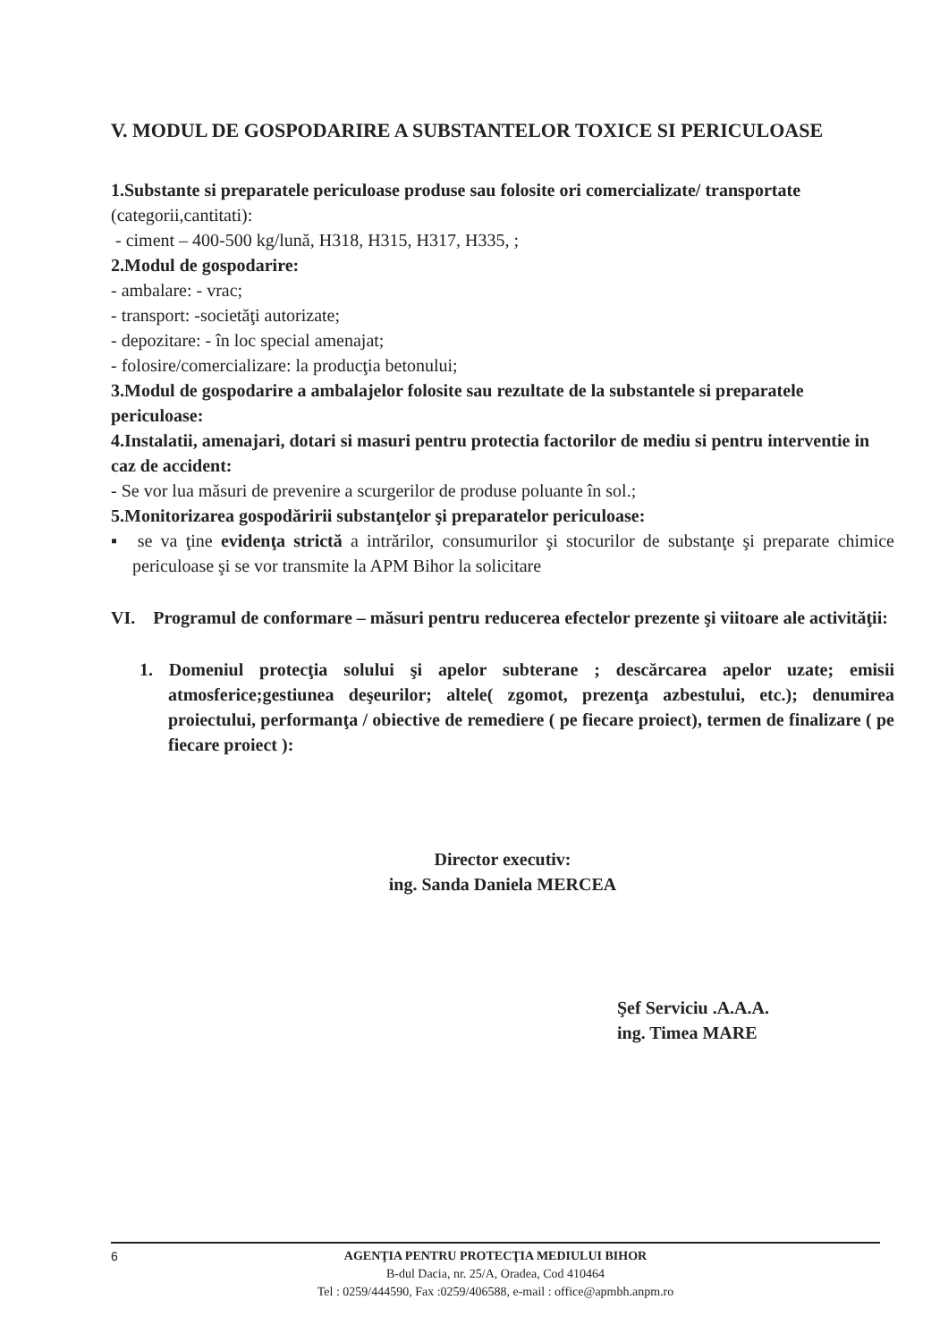V. MODUL DE GOSPODARIRE A SUBSTANTELOR TOXICE SI PERICULOASE
1.Substante si preparatele periculoase produse sau folosite ori comercializate/ transportate (categorii,cantitati):
- ciment – 400-500 kg/lună, H318, H315, H317, H335, ;
2.Modul de gospodarire:
- ambalare: - vrac;
- transport: -societăţi autorizate;
- depozitare: - în loc special amenajat;
- folosire/comercializare: la producţia betonului;
3.Modul de gospodarire a ambalajelor folosite sau rezultate de la substantele si preparatele periculoase:
4.Instalatii, amenajari, dotari si masuri pentru protectia factorilor de mediu si pentru interventie in caz de accident:
- Se vor lua măsuri de prevenire a scurgerilor de produse poluante în sol.;
5.Monitorizarea gospodăririi substanţelor şi preparatelor periculoase:
▪ se va ţine evidenţa strictă a intrărilor, consumurilor şi stocurilor de substanţe şi preparate chimice periculoase şi se vor transmite la APM Bihor la solicitare
VI. Programul de conformare – măsuri pentru reducerea efectelor prezente şi viitoare ale activităţii:
1. Domeniul protecţia solului şi apelor subterane ; descărcarea apelor uzate; emisii atmosferice;gestiunea deşeurilor; altele( zgomot, prezenţa azbestului, etc.); denumirea proiectului, performanţa / obiective de remediere ( pe fiecare proiect), termen de finalizare ( pe fiecare proiect ):
Director executiv:
ing. Sanda Daniela MERCEA
Şef Serviciu .A.A.A.
ing. Timea MARE
6
AGENŢIA PENTRU PROTECŢIA MEDIULUI BIHOR
B-dul Dacia, nr. 25/A, Oradea, Cod 410464
Tel : 0259/444590, Fax :0259/406588, e-mail : office@apmbh.anpm.ro